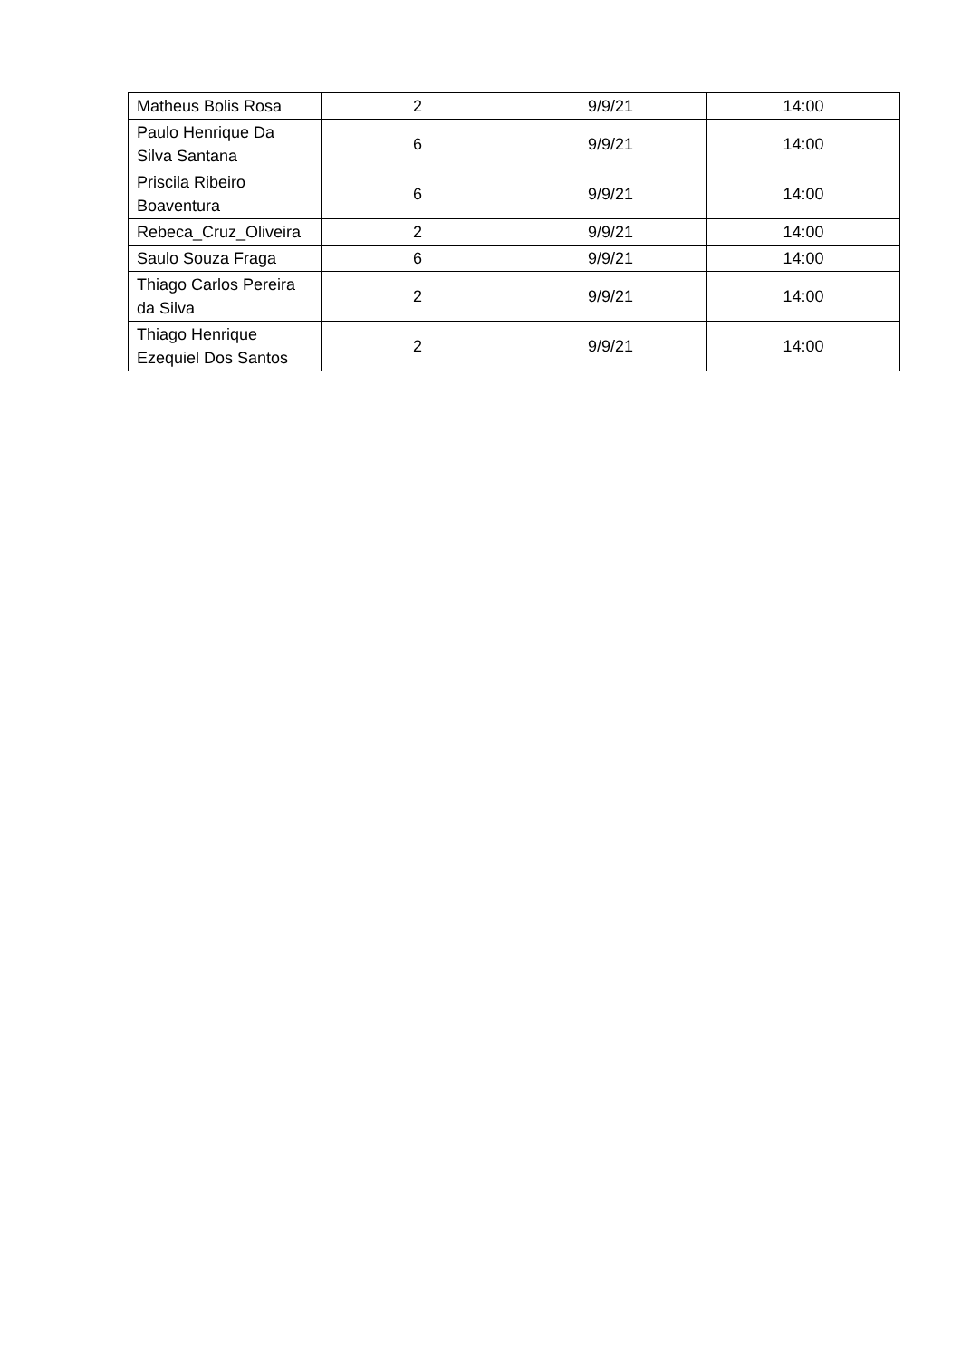| Matheus Bolis Rosa | 2 | 9/9/21 | 14:00 |
| Paulo Henrique Da Silva Santana | 6 | 9/9/21 | 14:00 |
| Priscila Ribeiro Boaventura | 6 | 9/9/21 | 14:00 |
| Rebeca_Cruz_Oliveira | 2 | 9/9/21 | 14:00 |
| Saulo Souza Fraga | 6 | 9/9/21 | 14:00 |
| Thiago Carlos Pereira da Silva | 2 | 9/9/21 | 14:00 |
| Thiago Henrique Ezequiel Dos Santos | 2 | 9/9/21 | 14:00 |